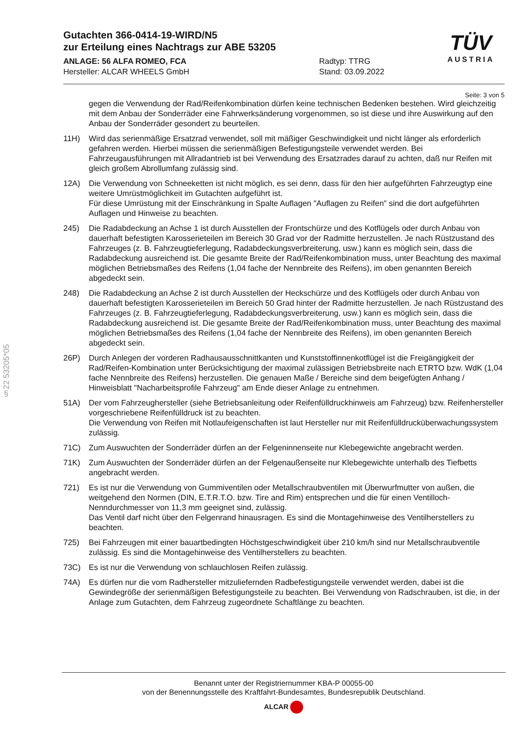§22 53205*05
TÜV
AUSTRIA
Gutachten 366-0414-19-WIRD/N5
zur Erteilung eines Nachtrags zur ABE 53205
ANLAGE: 56 ALFA ROMEO, FCA
Hersteller: ALCAR WHEELS GmbH
Radtyp: TTRG
Stand: 03.09.2022
Seite: 3 von 5
gegen die Verwendung der Rad/Reifenkombination dürfen keine technischen Bedenken bestehen. Wird gleichzeitig mit dem Anbau der Sonderräder eine Fahrwerksänderung vorgenommen, so ist diese und ihre Auswirkung auf den Anbau der Sonderräder gesondert zu beurteilen.
11H) Wird das serienmäßige Ersatzrad verwendet, soll mit mäßiger Geschwindigkeit und nicht länger als erforderlich gefahren werden. Hierbei müssen die serienmäßigen Befestigungsteile verwendet werden. Bei Fahrzeugausführungen mit Allradantrieb ist bei Verwendung des Ersatzrades darauf zu achten, daß nur Reifen mit gleich großem Abrollumfang zulässig sind.
12A) Die Verwendung von Schneeketten ist nicht möglich, es sei denn, dass für den hier aufgeführten Fahrzeugtyp eine weitere Umrüstmöglichkeit im Gutachten aufgeführt ist.
Für diese Umrüstung mit der Einschränkung in Spalte Auflagen "Auflagen zu Reifen" sind die dort aufgeführten Auflagen und Hinweise zu beachten.
245) Die Radabdeckung an Achse 1 ist durch Ausstellen der Frontschürze und des Kotflügels oder durch Anbau von dauerhaft befestigten Karosserieteilen im Bereich 30 Grad vor der Radmitte herzustellen. Je nach Rüstzustand des Fahrzeuges (z. B. Fahrzeugtieferlegung, Radabdeckungsverbreiterung, usw.) kann es möglich sein, dass die Radabdeckung ausreichend ist. Die gesamte Breite der Rad/Reifenkombination muss, unter Beachtung des maximal möglichen Betriebsmaßes des Reifens (1,04 fache der Nennbreite des Reifens), im oben genannten Bereich abgedeckt sein.
248) Die Radabdeckung an Achse 2 ist durch Ausstellen der Heckschürze und des Kotflügels oder durch Anbau von dauerhaft befestigten Karosserieteilen im Bereich 50 Grad hinter der Radmitte herzustellen. Je nach Rüstzustand des Fahrzeuges (z. B. Fahrzeugtieferlegung, Radabdeckungsverbreiterung, usw.) kann es möglich sein, dass die Radabdeckung ausreichend ist. Die gesamte Breite der Rad/Reifenkombination muss, unter Beachtung des maximal möglichen Betriebsmaßes des Reifens (1,04 fache der Nennbreite des Reifens), im oben genannten Bereich abgedeckt sein.
26P) Durch Anlegen der vorderen Radhausausschnittkanten und Kunststoffinnenkotflügel ist die Freigängigkeit der Rad/Reifen-Kombination unter Berücksichtigung der maximal zulässigen Betriebsbreite nach ETRTO bzw. WdK (1,04 fache Nennbreite des Reifens) herzustellen. Die genauen Maße / Bereiche sind dem beigefügten Anhang / Hinweisblatt "Nacharbeitsprofile Fahrzeug" am Ende dieser Anlage zu entnehmen.
51A) Der vom Fahrzeughersteller (siehe Betriebsanleitung oder Reifenfülldruckhinweis am Fahrzeug) bzw. Reifenhersteller vorgeschriebene Reifenfülldruck ist zu beachten.
Die Verwendung von Reifen mit Notlaufeigenschaften ist laut Hersteller nur mit Reifenfülldrucküberwachungssystem zulässig.
71C) Zum Auswuchten der Sonderräder dürfen an der Felgeninnenseite nur Klebegewichte angebracht werden.
71K) Zum Auswuchten der Sonderräder dürfen an der Felgenaußenseite nur Klebegewichte unterhalb des Tiefbetts angebracht werden.
721) Es ist nur die Verwendung von Gummiventilen oder Metallschraubventilen mit Überwurfmutter von außen, die weitgehend den Normen (DIN, E.T.R.T.O. bzw. Tire and Rim) entsprechen und die für einen Ventilloch-Nenndurchmesser von 11,3 mm geeignet sind, zulässig.
Das Ventil darf nicht über den Felgenrand hinausragen. Es sind die Montagehinweise des Ventilherstellers zu beachten.
725) Bei Fahrzeugen mit einer bauartbedingten Höchstgeschwindigkeit über 210 km/h sind nur Metallschraubventile zulässig. Es sind die Montagehinweise des Ventilherstellers zu beachten.
73C) Es ist nur die Verwendung von schlauchlosen Reifen zulässig.
74A) Es dürfen nur die vom Radhersteller mitzuliefernden Radbefestigungsteile verwendet werden, dabei ist die Gewindegröße der serienmäßigen Befestigungsteile zu beachten. Bei Verwendung von Radschrauben, ist die, in der Anlage zum Gutachten, dem Fahrzeug zugeordnete Schaftlänge zu beachten.
Benannt unter der Registriernummer KBA-P 00055-00
von der Benennungsstelle des Kraftfahrt-Bundesamtes, Bundesrepublik Deutschland.
ALCAR